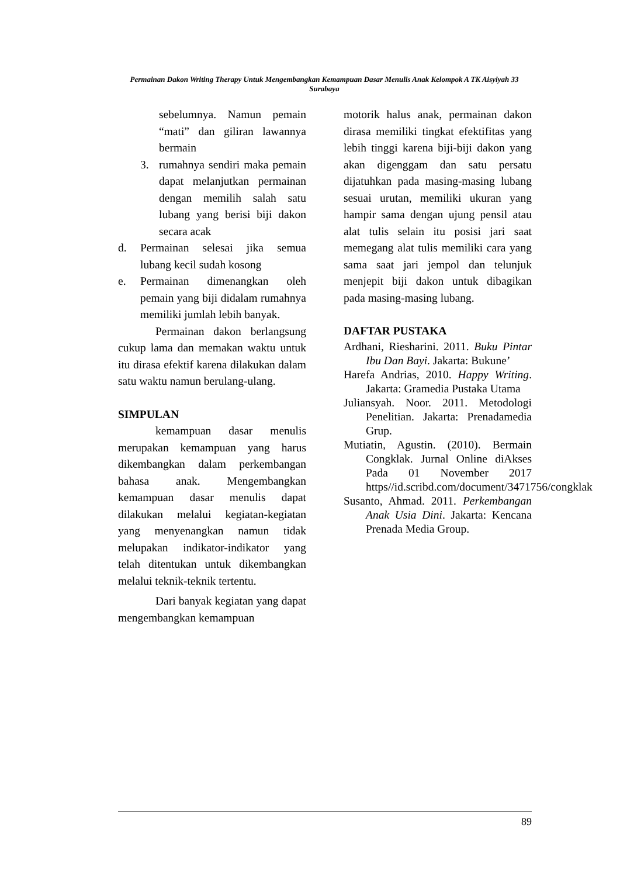Permainan Dakon Writing Therapy Untuk Mengembangkan Kemampuan Dasar Menulis Anak Kelompok A TK Aisyiyah 33 Surabaya
sebelumnya. Namun pemain “mati” dan giliran lawannya bermain
3. rumahnya sendiri maka pemain dapat melanjutkan permainan dengan memilih salah satu lubang yang berisi biji dakon secara acak
d. Permainan selesai jika semua lubang kecil sudah kosong
e. Permainan dimenangkan oleh pemain yang biji didalam rumahnya memiliki jumlah lebih banyak.
Permainan dakon berlangsung cukup lama dan memakan waktu untuk itu dirasa efektif karena dilakukan dalam satu waktu namun berulang-ulang.
SIMPULAN
kemampuan dasar menulis merupakan kemampuan yang harus dikembangkan dalam perkembangan bahasa anak. Mengembangkan kemampuan dasar menulis dapat dilakukan melalui kegiatan-kegiatan yang menyenangkan namun tidak melupakan indikator-indikator yang telah ditentukan untuk dikembangkan melalui teknik-teknik tertentu.
Dari banyak kegiatan yang dapat mengembangkan kemampuan
motorik halus anak, permainan dakon dirasa memiliki tingkat efektifitas yang lebih tinggi karena biji-biji dakon yang akan digenggam dan satu persatu dijatuhkan pada masing-masing lubang sesuai urutan, memiliki ukuran yang hampir sama dengan ujung pensil atau alat tulis selain itu posisi jari saat memegang alat tulis memiliki cara yang sama saat jari jempol dan telunjuk menjepit biji dakon untuk dibagikan pada masing-masing lubang.
DAFTAR PUSTAKA
Ardhani, Riesharini. 2011. Buku Pintar Ibu Dan Bayi. Jakarta: Bukune’
Harefa Andrias, 2010. Happy Writing. Jakarta: Gramedia Pustaka Utama
Juliansyah. Noor. 2011. Metodologi Penelitian. Jakarta: Prenadamedia Grup.
Mutiatin, Agustin. (2010). Bermain Congklak. Jurnal Online diAkses Pada 01 November 2017 https//id.scribd.com/document/3471756/congklak
Susanto, Ahmad. 2011. Perkembangan Anak Usia Dini. Jakarta: Kencana Prenada Media Group.
89